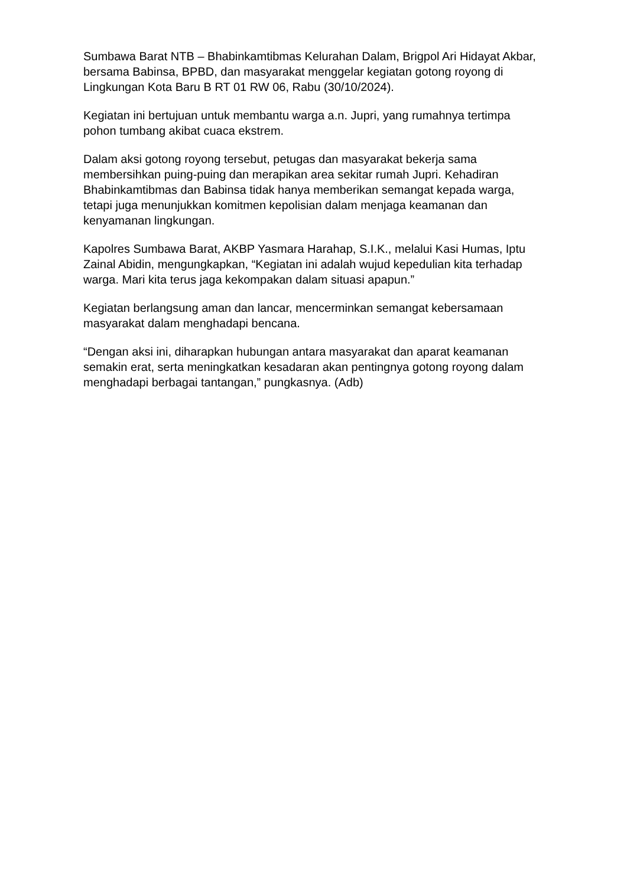Sumbawa Barat NTB – Bhabinkamtibmas Kelurahan Dalam, Brigpol Ari Hidayat Akbar, bersama Babinsa, BPBD, dan masyarakat menggelar kegiatan gotong royong di Lingkungan Kota Baru B RT 01 RW 06, Rabu (30/10/2024).
Kegiatan ini bertujuan untuk membantu warga a.n. Jupri, yang rumahnya tertimpa pohon tumbang akibat cuaca ekstrem.
Dalam aksi gotong royong tersebut, petugas dan masyarakat bekerja sama membersihkan puing-puing dan merapikan area sekitar rumah Jupri. Kehadiran Bhabinkamtibmas dan Babinsa tidak hanya memberikan semangat kepada warga, tetapi juga menunjukkan komitmen kepolisian dalam menjaga keamanan dan kenyamanan lingkungan.
Kapolres Sumbawa Barat, AKBP Yasmara Harahap, S.I.K., melalui Kasi Humas, Iptu Zainal Abidin, mengungkapkan, “Kegiatan ini adalah wujud kepedulian kita terhadap warga. Mari kita terus jaga kekompakan dalam situasi apapun.”
Kegiatan berlangsung aman dan lancar, mencerminkan semangat kebersamaan masyarakat dalam menghadapi bencana.
“Dengan aksi ini, diharapkan hubungan antara masyarakat dan aparat keamanan semakin erat, serta meningkatkan kesadaran akan pentingnya gotong royong dalam menghadapi berbagai tantangan,” pungkasnya. (Adb)